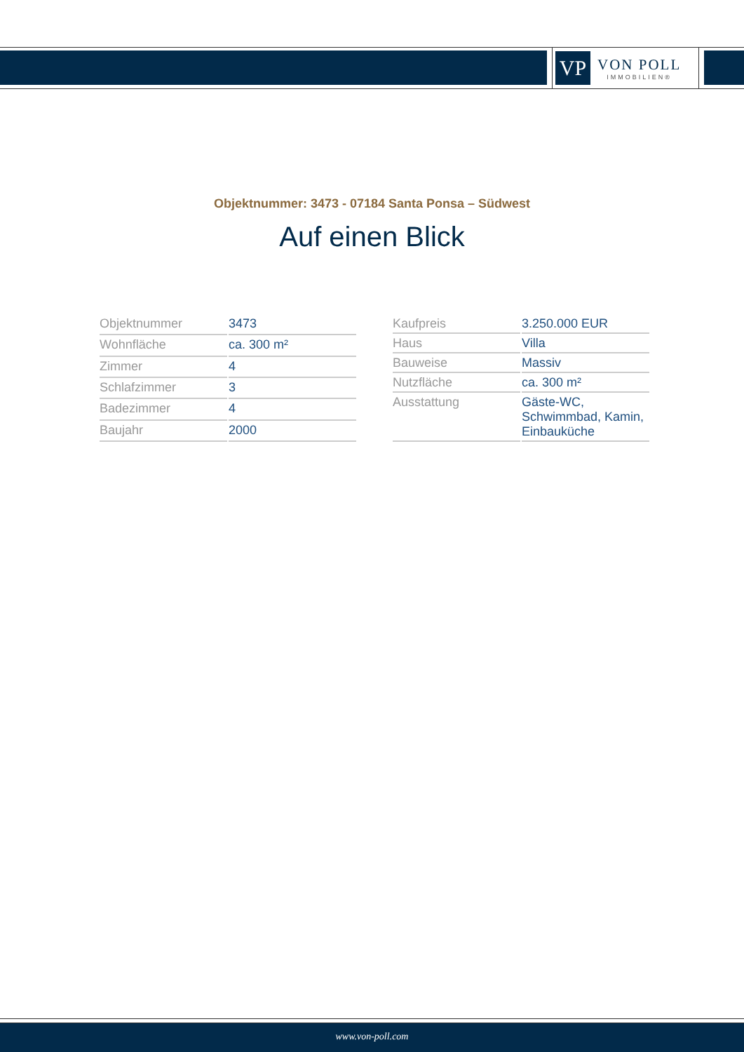VP
VON POLL
IMMOBILIEN®
Objektnummer: 3473 - 07184 Santa Ponsa – Südwest
Auf einen Blick
| Objektnummer | 3473 |
| Wohnfläche | ca. 300 m² |
| Zimmer | 4 |
| Schlafzimmer | 3 |
| Badezimmer | 4 |
| Baujahr | 2000 |
| Kaufpreis | 3.250.000 EUR |
| Haus | Villa |
| Bauweise | Massiv |
| Nutzfläche | ca. 300 m² |
| Ausstattung | Gäste-WC, Schwimmbad, Kamin, Einbauküche |
www.von-poll.com